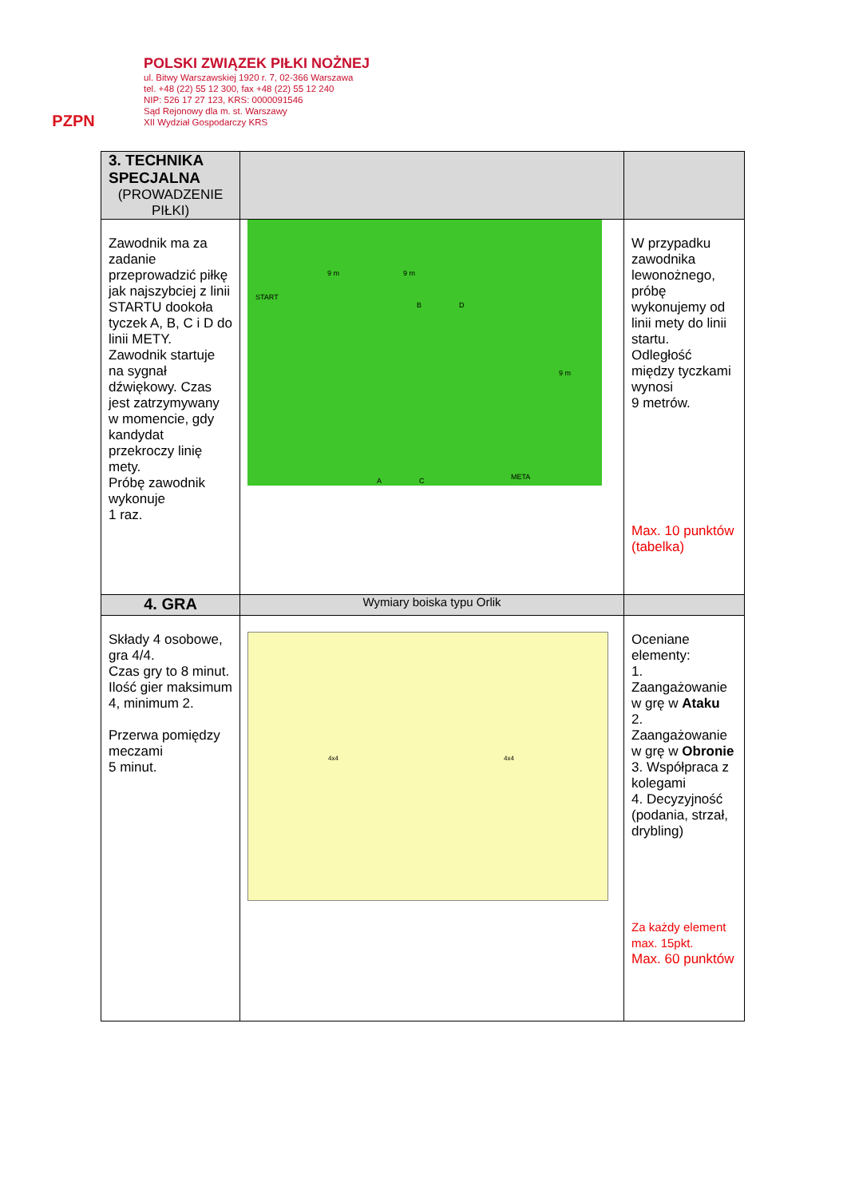PZPN
POLSKI ZWIĄZEK PIŁKI NOŻNEJ
ul. Bitwy Warszawskiej 1920 r. 7, 02-366 Warszawa
tel. +48 (22) 55 12 300, fax +48 (22) 55 12 240
NIP: 526 17 27 123, KRS: 0000091546
Sąd Rejonowy dla m. st. Warszawy
XII Wydział Gospodarczy KRS
| 3. TECHNIKA SPECJALNA (PROWADZENIE PIŁKI) | | |
| --- | --- | --- |
| Zawodnik ma za zadanie przeprowadzić piłkę jak najszybciej z linii STARTU dookoła tyczek A, B, C i D do linii METY. Zawodnik startuje na sygnał dźwiękowy. Czas jest zatrzymywany w momencie, gdy kandydat przekroczy linię mety. Próbę zawodnik wykonuje 1 raz. | START 9 m 9 m A B C D META 9 m | W przypadku zawodnika lewonożnego, próbę wykonujemy od linii mety do linii startu. Odległość między tyczkami wynosi 9 metrów. Max. 10 punktów (tabelka) |
| 4. GRA | Wymiary boiska typu Orlik | |
| Składy 4 osobowe, gra 4/4. Czas gry to 8 minut. Ilość gier maksimum 4, minimum 2. Przerwa pomiędzy meczami 5 minut. | 4x4 4x4 | Oceniane elementy: 1. Zaangażowanie w grę w Ataku 2. Zaangażowanie w grę w Obronie 3. Współpraca z kolegami 4. Decyzyjność (podania, strzał, drybling) Za każdy element max. 15pkt. Max. 60 punktów |